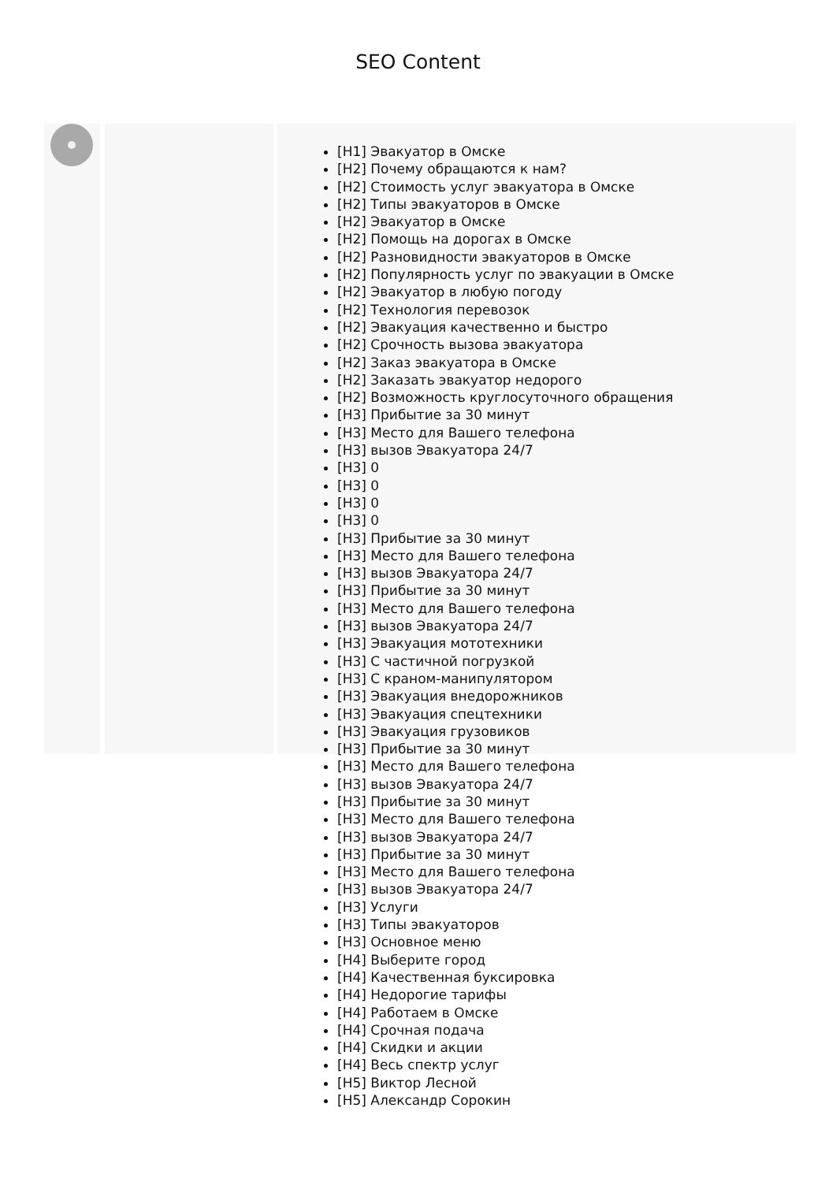SEO Content
[H1] Эвакуатор в Омске
[H2] Почему обращаются к нам?
[H2] Стоимость услуг эвакуатора в Омске
[H2] Типы эвакуаторов в Омске
[H2] Эвакуатор в Омске
[H2] Помощь на дорогах в Омске
[H2] Разновидности эвакуаторов в Омске
[H2] Популярность услуг по эвакуации в Омске
[H2] Эвакуатор в любую погоду
[H2] Технология перевозок
[H2] Эвакуация качественно и быстро
[H2] Срочность вызова эвакуатора
[H2] Заказ эвакуатора в Омске
[H2] Заказать эвакуатор недорого
[H2] Возможность круглосуточного обращения
[H3] Прибытие за 30 минут
[H3] Место для Вашего телефона
[H3] вызов Эвакуатора 24/7
[H3] 0
[H3] 0
[H3] 0
[H3] 0
[H3] Прибытие за 30 минут
[H3] Место для Вашего телефона
[H3] вызов Эвакуатора 24/7
[H3] Прибытие за 30 минут
[H3] Место для Вашего телефона
[H3] вызов Эвакуатора 24/7
[H3] Эвакуация мототехники
[H3] С частичной погрузкой
[H3] С краном-манипулятором
[H3] Эвакуация внедорожников
[H3] Эвакуация спецтехники
[H3] Эвакуация грузовиков
[H3] Прибытие за 30 минут
[H3] Место для Вашего телефона
[H3] вызов Эвакуатора 24/7
[H3] Прибытие за 30 минут
[H3] Место для Вашего телефона
[H3] вызов Эвакуатора 24/7
[H3] Прибытие за 30 минут
[H3] Место для Вашего телефона
[H3] вызов Эвакуатора 24/7
[H3] Услуги
[H3] Типы эвакуаторов
[H3] Основное меню
[H4] Выберите город
[H4] Качественная буксировка
[H4] Недорогие тарифы
[H4] Работаем в Омске
[H4] Срочная подача
[H4] Скидки и акции
[H4] Весь спектр услуг
[H5] Виктор Лесной
[H5] Александр Сорокин